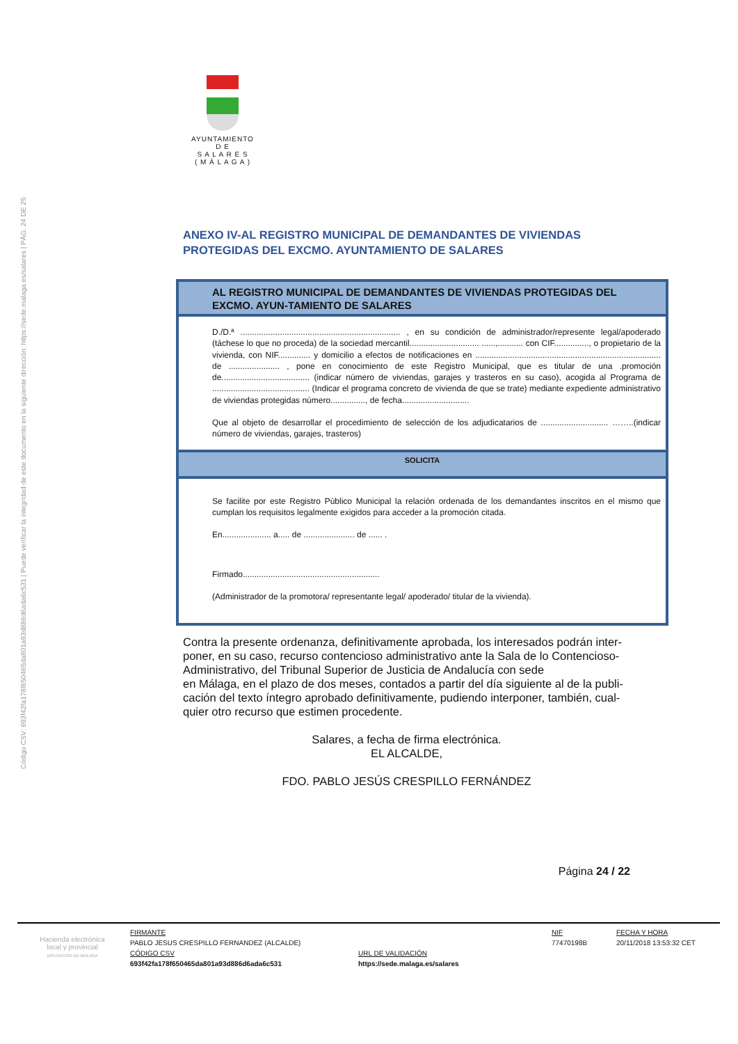Código CSV: 693f42fa178f650465da801a93d886d6ada6c531 | Puede verificar la integridad de este documento en la siguiente dirección: https://sede.malaga.es/salares | PÁG. 24 DE 25
AYUNTAMIENTO
D E
S A L A R E S
( M Á L A G A )
ANEXO IV-AL REGISTRO MUNICIPAL DE DEMANDANTES DE VIVIENDAS PROTEGIDAS DEL EXCMO. AYUNTAMIENTO DE SALARES
AL REGISTRO MUNICIPAL DE DEMANDANTES DE VIVIENDAS PROTEGIDAS DEL EXCMO. AYUN-TAMIENTO DE SALARES
D./D.ª ..................................................................... , en su condición de administrador/represente legal/apoderado (táchese lo que no proceda) de la sociedad mercantil.............................. ......,........... con CIF..............., o propietario de la vivienda, con NIF.............. y domicilio a efectos de notificaciones en ................................................................................ de ...................... , pone en conocimiento de este Registro Municipal, que es titular de una .promoción de...................................... (indicar número de viviendas, garajes y trasteros en su caso), acogida al Programa de .......................................... (Indicar el programa concreto de vivienda de que se trate) mediante expediente administrativo de viviendas protegidas número..............., de fecha.............................
Que al objeto de desarrollar el procedimiento de selección de los adjudicatarios de ............................. ……..(indicar número de viviendas, garajes, trasteros)
SOLICITA
Se facilite por este Registro Público Municipal la relación ordenada de los demandantes inscritos en el mismo que cumplan los requisitos legalmente exigidos para acceder a la promoción citada.
En..................... a..... de ...................... de ...... .
Firmado...........................................................
(Administrador de la promotora/ representante legal/ apoderado/ titular de la vivienda).
Contra la presente ordenanza, definitivamente aprobada, los interesados podrán inter-poner, en su caso, recurso contencioso administrativo ante la Sala de lo Contencioso-Administrativo, del Tribunal Superior de Justicia de Andalucía con sede
en Málaga, en el plazo de dos meses, contados a partir del día siguiente al de la publi-cación del texto íntegro aprobado definitivamente, pudiendo interponer, también, cual-quier otro recurso que estimen procedente.
Salares, a fecha de firma electrónica.
EL ALCALDE,
FDO. PABLO JESÚS CRESPILLO FERNÁNDEZ
Página 24 / 22
| Hacienda electrónica local y provincial DIPUTACIÓN DE MÁLAGA | FIRMANTE | | NIF | FECHA Y HORA |
| | PABLO JESUS CRESPILLO FERNANDEZ (ALCALDE) | | 77470198B | 20/11/2018 13:53:32 CET |
| | CÓDIGO CSV | URL DE VALIDACIÓN | | |
| | 693f42fa178f650465da801a93d886d6ada6c531 | https://sede.malaga.es/salares | | |